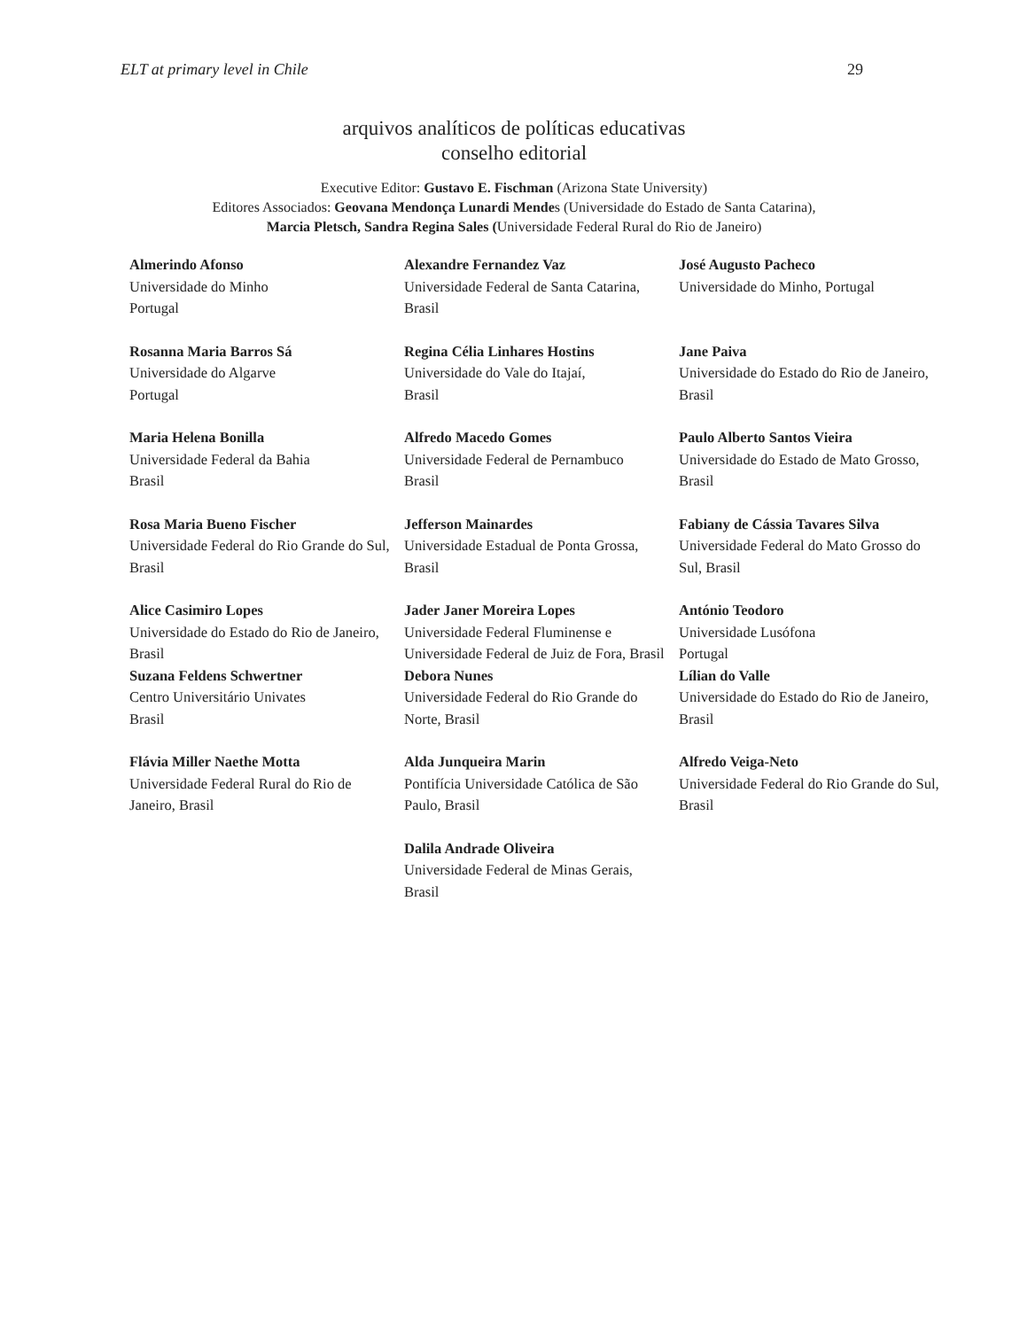ELT at primary level in Chile 29
arquivos analíticos de políticas educativas
conselho editorial
Executive Editor: Gustavo E. Fischman (Arizona State University)
Editores Associados: Geovana Mendonça Lunardi Mendes (Universidade do Estado de Santa Catarina),
Marcia Pletsch, Sandra Regina Sales (Universidade Federal Rural do Rio de Janeiro)
| Almerindo Afonso Universidade do Minho Portugal | Alexandre Fernandez Vaz Universidade Federal de Santa Catarina, Brasil | José Augusto Pacheco Universidade do Minho, Portugal |
| Rosanna Maria Barros Sá Universidade do Algarve Portugal | Regina Célia Linhares Hostins Universidade do Vale do Itajaí, Brasil | Jane Paiva Universidade do Estado do Rio de Janeiro, Brasil |
| Maria Helena Bonilla Universidade Federal da Bahia Brasil | Alfredo Macedo Gomes Universidade Federal de Pernambuco Brasil | Paulo Alberto Santos Vieira Universidade do Estado de Mato Grosso, Brasil |
| Rosa Maria Bueno Fischer Universidade Federal do Rio Grande do Sul, Brasil | Jefferson Mainardes Universidade Estadual de Ponta Grossa, Brasil | Fabiany de Cássia Tavares Silva Universidade Federal do Mato Grosso do Sul, Brasil |
| Alice Casimiro Lopes Universidade do Estado do Rio de Janeiro, Brasil | Jader Janer Moreira Lopes Universidade Federal Fluminense e Universidade Federal de Juiz de Fora, Brasil | António Teodoro Universidade Lusófona Portugal |
| Suzana Feldens Schwertner Centro Universitário Univates Brasil | Debora Nunes Universidade Federal do Rio Grande do Norte, Brasil | Lílian do Valle Universidade do Estado do Rio de Janeiro, Brasil |
| Flávia Miller Naethe Motta Universidade Federal Rural do Rio de Janeiro, Brasil | Alda Junqueira Marin Pontifícia Universidade Católica de São Paulo, Brasil | Alfredo Veiga-Neto Universidade Federal do Rio Grande do Sul, Brasil |
| | Dalila Andrade Oliveira Universidade Federal de Minas Gerais, Brasil | |